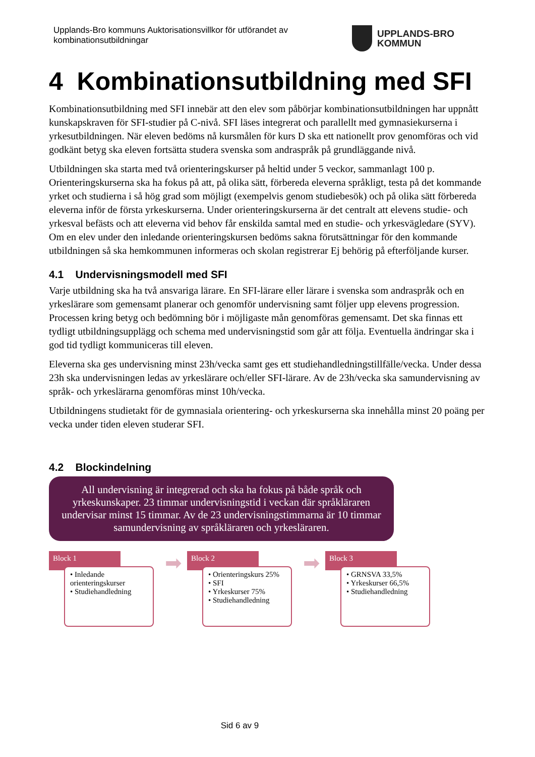Upplands-Bro kommuns Auktorisationsvillkor för utförandet av
kombinationsutbildningar
UPPLANDS-BRO
KOMMUN
4 Kombinationsutbildning med SFI
Kombinationsutbildning med SFI innebär att den elev som påbörjar kombinationsutbildningen har uppnått kunskapskraven för SFI-studier på C-nivå. SFI läses integrerat och parallellt med gymnasiekurserna i yrkesutbildningen. När eleven bedöms nå kursmålen för kurs D ska ett nationellt prov genomföras och vid godkänt betyg ska eleven fortsätta studera svenska som andraspråk på grundläggande nivå.
Utbildningen ska starta med två orienteringskurser på heltid under 5 veckor, sammanlagt 100 p. Orienteringskurserna ska ha fokus på att, på olika sätt, förbereda eleverna språkligt, testa på det kommande yrket och studierna i så hög grad som möjligt (exempelvis genom studiebesök) och på olika sätt förbereda eleverna inför de första yrkeskurserna. Under orienteringskurserna är det centralt att elevens studie- och yrkesval befästs och att eleverna vid behov får enskilda samtal med en studie- och yrkesvägledare (SYV). Om en elev under den inledande orienteringskursen bedöms sakna förutsättningar för den kommande utbildningen så ska hemkommunen informeras och skolan registrerar Ej behörig på efterföljande kurser.
4.1 Undervisningsmodell med SFI
Varje utbildning ska ha två ansvariga lärare. En SFI-lärare eller lärare i svenska som andraspråk och en yrkeslärare som gemensamt planerar och genomför undervisning samt följer upp elevens progression. Processen kring betyg och bedömning bör i möjligaste mån genomföras gemensamt. Det ska finnas ett tydligt utbildningsupplägg och schema med undervisningstid som går att följa. Eventuella ändringar ska i god tid tydligt kommuniceras till eleven.
Eleverna ska ges undervisning minst 23h/vecka samt ges ett studiehandledningstillfälle/vecka. Under dessa 23h ska undervisningen ledas av yrkeslärare och/eller SFI-lärare. Av de 23h/vecka ska samundervisning av språk- och yrkeslärarna genomföras minst 10h/vecka.
Utbildningens studietakt för de gymnasiala orientering- och yrkeskurserna ska innehålla minst 20 poäng per vecka under tiden eleven studerar SFI.
4.2 Blockindelning
All undervisning är integrerad och ska ha fokus på både språk och yrkeskunskaper. 23 timmar undervisningstid i veckan där språkläraren undervisar minst 15 timmar. Av de 23 undervisningstimmarna är 10 timmar samundervisning av språkläraren och yrkesläraren.
Block 1
• Inledande orienteringskurser
• Studiehandledning
➡
Block 2
• Orienteringskurs 25%
• SFI
• Yrkeskurser 75%
• Studiehandledning
➡
Block 3
• GRNSVA 33,5%
• Yrkeskurser 66,5%
• Studiehandledning
Sid 6 av 9